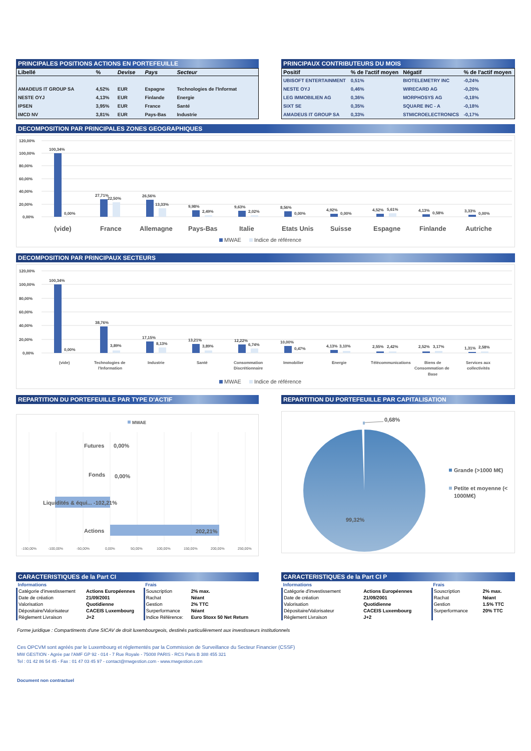PRINCIPALES POSITIONS ACTIONS EN PORTEFEUILLE
| Libellé | % | Devise | Pays | Secteur |
| --- | --- | --- | --- | --- |
| AMADEUS IT GROUP SA | 4,52% | EUR | Espagne | Technologies de l'Informat |
| NESTE OYJ | 4,13% | EUR | Finlande | Energie |
| IPSEN | 3,95% | EUR | France | Santé |
| IMCD NV | 3,81% | EUR | Pays-Bas | Industrie |
PRINCIPAUX CONTRIBUTEURS DU MOIS
| Positif | % de l'actif moyen | Négatif | % de l'actif moyen |
| --- | --- | --- | --- |
| UBISOFT ENTERTAINMENT | 0,51% | BIOTELEMETRY INC | -0,24% |
| NESTE OYJ | 0,46% | WIRECARD AG | -0,20% |
| LEG IMMOBILIEN AG | 0,36% | MORPHOSYS AG | -0,18% |
| SIXT SE | 0,35% | SQUARE INC - A | -0,18% |
| AMADEUS IT GROUP SA | 0,33% | STMICROELECTRONICS | -0,17% |
DECOMPOSITION PAR PRINCIPALES ZONES GEOGRAPHIQUES
120,00%
100,00%
80,00%
60,00%
40,00%
20,00%
0,00%
100,34%
0,00%
27,71%
22,50%
26,56%
13,33%
9,98%
2,49%
9,63%
2,02%
8,56%
0,00%
4,92%
0,00%
4,52%
5,61%
4,13%
0,58%
3,33%
0,00%
(vide)
France
Allemagne
Pays-Bas
Italie
Etats Unis
Suisse
Espagne
Finlande
Autriche
MWAE
Indice de référence
DECOMPOSITION PAR PRINCIPAUX SECTEURS
120,00%
100,00%
80,00%
60,00%
40,00%
20,00%
0,00%
100,34%
0,00%
38,76%
3,89%
17,15%
8,13%
13,21%
3,89%
12,22%
6,74%
10,00%
0,47%
4,13%
3,10%
2,55%
2,42%
2,52%
3,17%
1,31%
2,58%
(vide)
Technologies de
l'Information
Industrie
Santé
Consommation
Discrétionnaire
Immobilier
Energie
Télécommunications
Biens de
Consommation de
Base
Services aux
collectivités
MWAE
Indice de référence
REPARTITION DU PORTEFEUILLE PAR TYPE D'ACTIF
MWAE
Futures
0,00%
Fonds
0,00%
Liquidités & équi... -102,21%
Actions
202,21%
-150,00%
-100,00%
-50,00%
0,00%
50,00%
100,00%
150,00%
200,00%
250,00%
REPARTITION DU PORTEFEUILLE PAR CAPITALISATION
0,68%
99,32%
Grande (>1000 M€)
Petite et moyenne (<
1000M€)
CARACTERISTIQUES de la Part CI
| Informations | | Frais | |
| Catégorie d'investissement | Actions Européennes | Souscription | 2% max. |
| Date de création | 21/09/2001 | Rachat | Néant |
| Valorisation | Quotidienne | Gestion | 2% TTC |
| Dépositaire/Valorisateur | CACEIS Luxembourg | Surperformance | Néant |
| Règlement Livraison | J+2 | Indice Référence: | Euro Stoxx 50 Net Return |
CARACTERISTIQUES de la Part CI P
| Informations | | Frais | |
| Catégorie d'investissement | Actions Européennes | Souscription | 2% max. |
| Date de création | 21/09/2001 | Rachat | Néant |
| Valorisation | Quotidienne | Gestion | 1.5% TTC |
| Dépositaire/Valorisateur | CACEIS Luxembourg | Surperformance | 20% TTC |
| Règlement Livraison | J+2 | | |
Forme juridique : Compartiments d'une SICAV de droit luxembourgeois, destinés particulièrement aux investisseurs institutionnels
Ces OPCVM sont agréés par le Luxembourg et réglementés par la Commission de Surveillance du Secteur Financier (CSSF)
MW GESTION - Agrée par l'AMF GP 92 - 014 - 7 Rue Royale - 75008 PARIS - RCS Paris B 388 455 321
Tel : 01 42 86 54 45 - Fax : 01 47 03 45 97 - contact@mwgestion.com - www.mwgestion.com
Document non contractuel